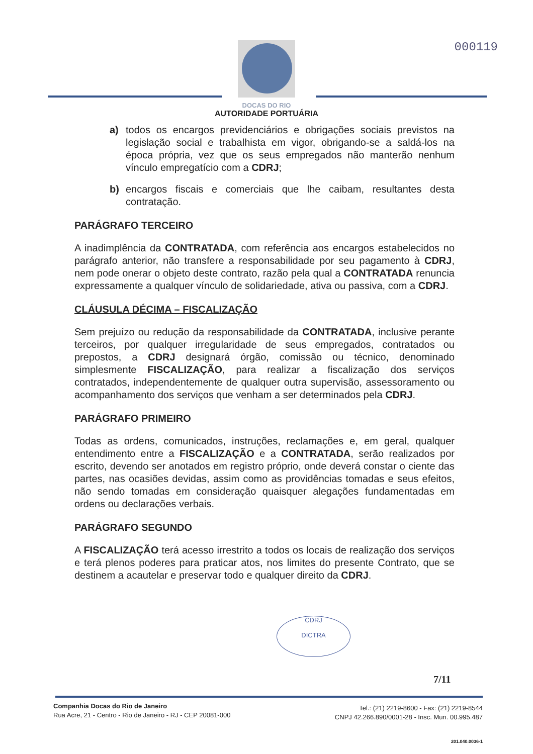000119
DOCAS DO RIO
AUTORIDADE PORTUÁRIA
a) todos os encargos previdenciários e obrigações sociais previstos na legislação social e trabalhista em vigor, obrigando-se a saldá-los na época própria, vez que os seus empregados não manterão nenhum vínculo empregatício com a CDRJ;
b) encargos fiscais e comerciais que lhe caibam, resultantes desta contratação.
PARÁGRAFO TERCEIRO
A inadimplência da CONTRATADA, com referência aos encargos estabelecidos no parágrafo anterior, não transfere a responsabilidade por seu pagamento à CDRJ, nem pode onerar o objeto deste contrato, razão pela qual a CONTRATADA renuncia expressamente a qualquer vínculo de solidariedade, ativa ou passiva, com a CDRJ.
CLÁUSULA DÉCIMA – FISCALIZAÇÃO
Sem prejuízo ou redução da responsabilidade da CONTRATADA, inclusive perante terceiros, por qualquer irregularidade de seus empregados, contratados ou prepostos, a CDRJ designará órgão, comissão ou técnico, denominado simplesmente FISCALIZAÇÃO, para realizar a fiscalização dos serviços contratados, independentemente de qualquer outra supervisão, assessoramento ou acompanhamento dos serviços que venham a ser determinados pela CDRJ.
PARÁGRAFO PRIMEIRO
Todas as ordens, comunicados, instruções, reclamações e, em geral, qualquer entendimento entre a FISCALIZAÇÃO e a CONTRATADA, serão realizados por escrito, devendo ser anotados em registro próprio, onde deverá constar o ciente das partes, nas ocasiões devidas, assim como as providências tomadas e seus efeitos, não sendo tomadas em consideração quaisquer alegações fundamentadas em ordens ou declarações verbais.
PARÁGRAFO SEGUNDO
A FISCALIZAÇÃO terá acesso irrestrito a todos os locais de realização dos serviços e terá plenos poderes para praticar atos, nos limites do presente Contrato, que se destinem a acautelar e preservar todo e qualquer direito da CDRJ.
CDRJ
DICTRA
7/11
Companhia Docas do Rio de Janeiro
Rua Acre, 21 - Centro - Rio de Janeiro - RJ - CEP 20081-000
Tel.: (21) 2219-8600 - Fax: (21) 2219-8544
CNPJ 42.266.890/0001-28 - Insc. Mun. 00.995.487
201.040.0036-1